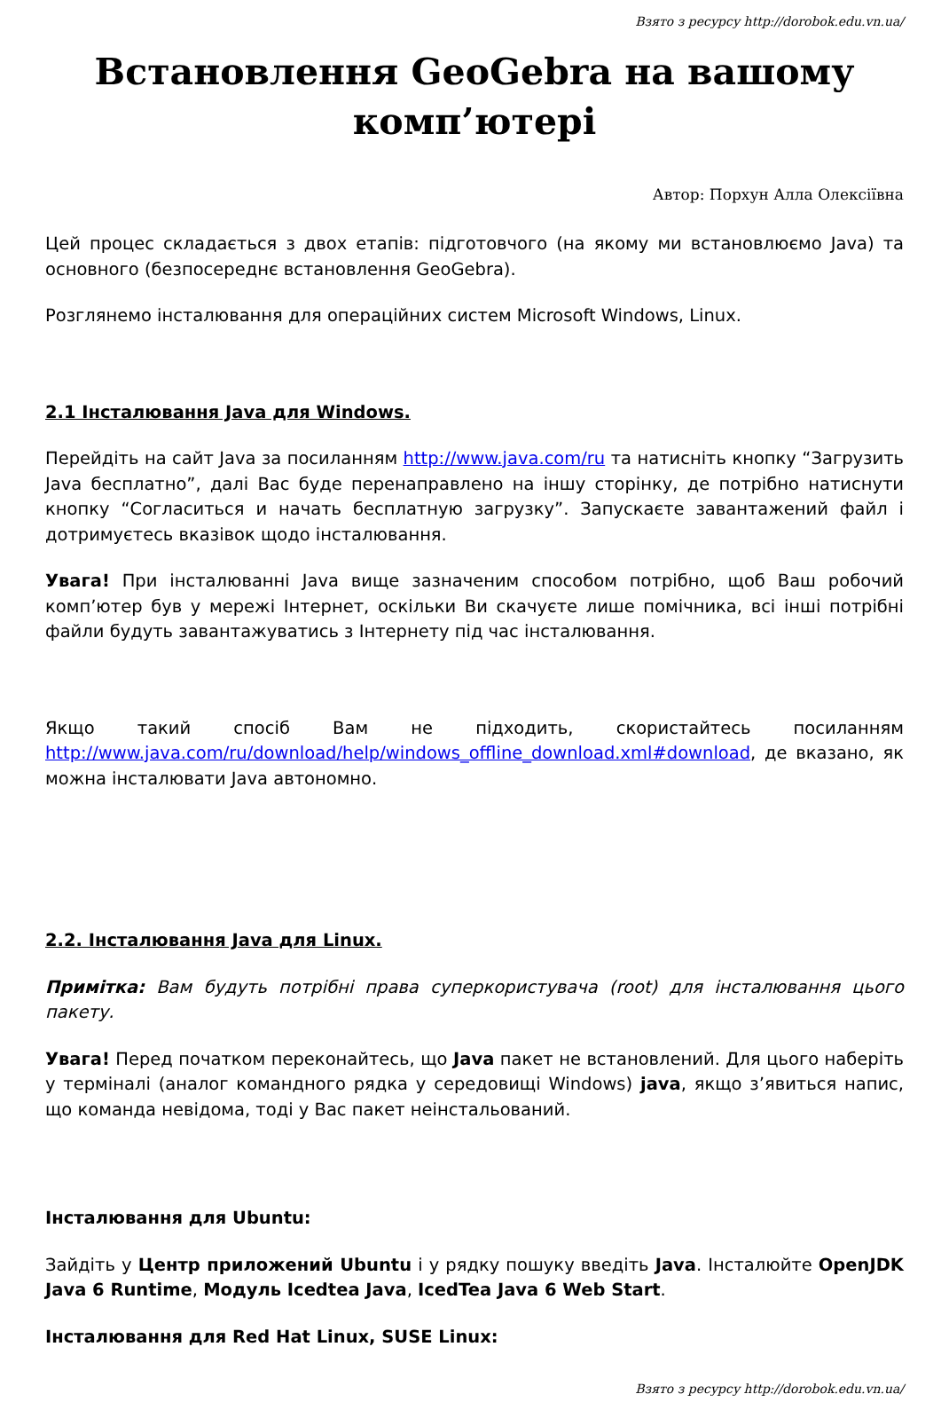Взято з ресурсу http://dorobok.edu.vn.ua/
Встановлення GeoGebra на вашому комп’ютері
Автор: Порхун Алла Олексіївна
Цей процес складається з двох етапів: підготовчого (на якому ми встановлюємо Java) та основного (безпосереднє встановлення GeoGebra).
Розглянемо інсталювання для операційних систем Microsoft Windows, Linux.
2.1 Інсталювання Java для Windows.
Перейдіть на сайт Java за посиланням http://www.java.com/ru та натисніть кнопку “Загрузить Java бесплатно”, далі Вас буде перенаправлено на іншу сторінку, де потрібно натиснути кнопку “Согласиться и начать бесплатную загрузку”. Запускаєте завантажений файл і дотримуєтесь вказівок щодо інсталювання.
Увага! При інсталюванні Java вище зазначеним способом потрібно, щоб Ваш робочий комп’ютер був у мережі Інтернет, оскільки Ви скачуєте лише помічника, всі інші потрібні файли будуть завантажуватись з Інтернету під час інсталювання.
Якщо такий спосіб Вам не підходить, скористайтесь посиланням http://www.java.com/ru/download/help/windows_offline_download.xml#download, де вказано, як можна інсталювати Java автономно.
2.2. Інсталювання Java для Linux.
Примітка: Вам будуть потрібні права суперкористувача (root) для інсталювання цього пакету.
Увага! Перед початком переконайтесь, що Java пакет не встановлений. Для цього наберіть у терміналі (аналог командного рядка у середовищі Windows) java, якщо з’явиться напис, що команда невідома, тоді у Вас пакет неінстальований.
Інсталювання для Ubuntu:
Зайдіть у Центр приложений Ubuntu і у рядку пошуку введіть Java. Інсталюйте OpenJDK Java 6 Runtime, Модуль Icedtea Java, IcedTea Java 6 Web Start.
Інсталювання для Red Hat Linux, SUSE Linux:
Взято з ресурсу http://dorobok.edu.vn.ua/